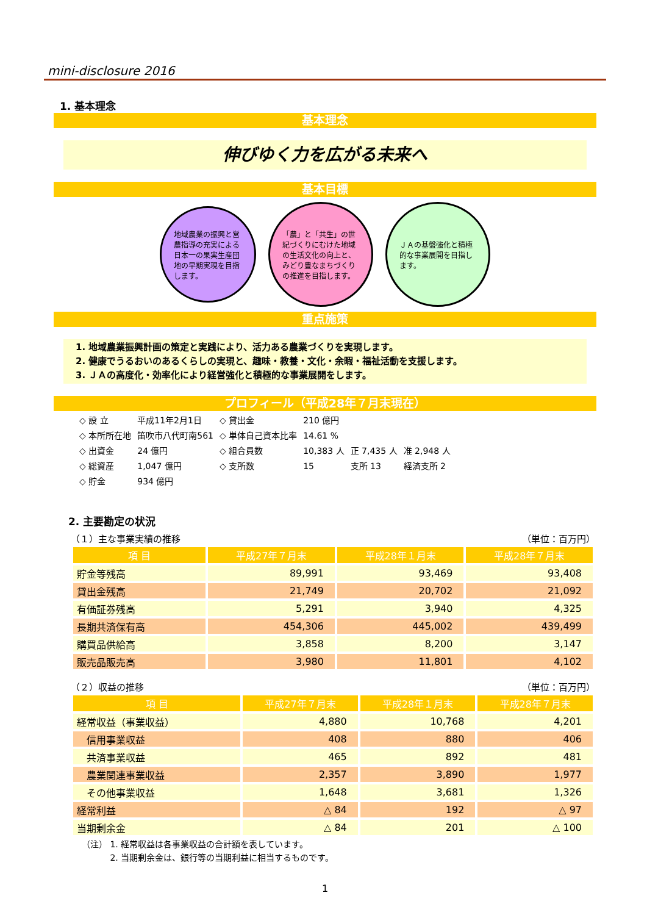mini-disclosure 2016
1. 基本理念
基本理念
伸びゆく力を広がる未来へ
基本目標
地域農業の振興と営農指導の充実による日本一の果実生産団地の早期実現を目指します。
「農」と「共生」の世紀づくりにむけた地域の生活文化の向上と、みどり豊なまちづくりの推進を目指します。
ＪＡの基盤強化と積極的な事業展開を目指します。
重点施策
1. 地域農業振興計画の策定と実践により、活力ある農業づくりを実現します。
2. 健康でうるおいのあるくらしの実現と、趣味・教養・文化・余暇・福祉活動を支援します。
3. ＪＡの高度化・効率化により経営強化と積極的な事業展開をします。
プロフィール（平成28年７月末現在）
| ◇ 設 立 | 平成11年2月1日 | ◇ 貸出金 | 210 億円 | | |
| ◇ 本所所在地 | 笛吹市八代町南561 | ◇ 単体自己資本比率 | 14.61 % | | |
| ◇ 出資金 | 24 億円 | ◇ 組合員数 | 10,383 人 | 正 7,435 人 | 准 2,948 人 |
| ◇ 総資産 | 1,047 億円 | ◇ 支所数 | 15 | 支所 13 | 経済支所 2 |
| ◇ 貯金 | 934 億円 | | | | |
2. 主要勘定の状況
（１）主な事業実績の推移 （単位：百万円）
| 項 目 | 平成27年７月末 | 平成28年１月末 | 平成28年７月末 |
| --- | --- | --- | --- |
| 貯金等残高 | 89,991 | 93,469 | 93,408 |
| 貸出金残高 | 21,749 | 20,702 | 21,092 |
| 有価証券残高 | 5,291 | 3,940 | 4,325 |
| 長期共済保有高 | 454,306 | 445,002 | 439,499 |
| 購買品供給高 | 3,858 | 8,200 | 3,147 |
| 販売品販売高 | 3,980 | 11,801 | 4,102 |
（２）収益の推移 （単位：百万円）
| 項 目 | 平成27年７月末 | 平成28年１月末 | 平成28年７月末 |
| --- | --- | --- | --- |
| 経常収益（事業収益） | 4,880 | 10,768 | 4,201 |
| 信用事業収益 | 408 | 880 | 406 |
| 共済事業収益 | 465 | 892 | 481 |
| 農業関連事業収益 | 2,357 | 3,890 | 1,977 |
| その他事業収益 | 1,648 | 3,681 | 1,326 |
| 経常利益 | △ 84 | 192 | △ 97 |
| 当期剰余金 | △ 84 | 201 | △ 100 |
（注） 1. 経常収益は各事業収益の合計額を表しています。
　　　 2. 当期剰余金は、銀行等の当期利益に相当するものです。
1